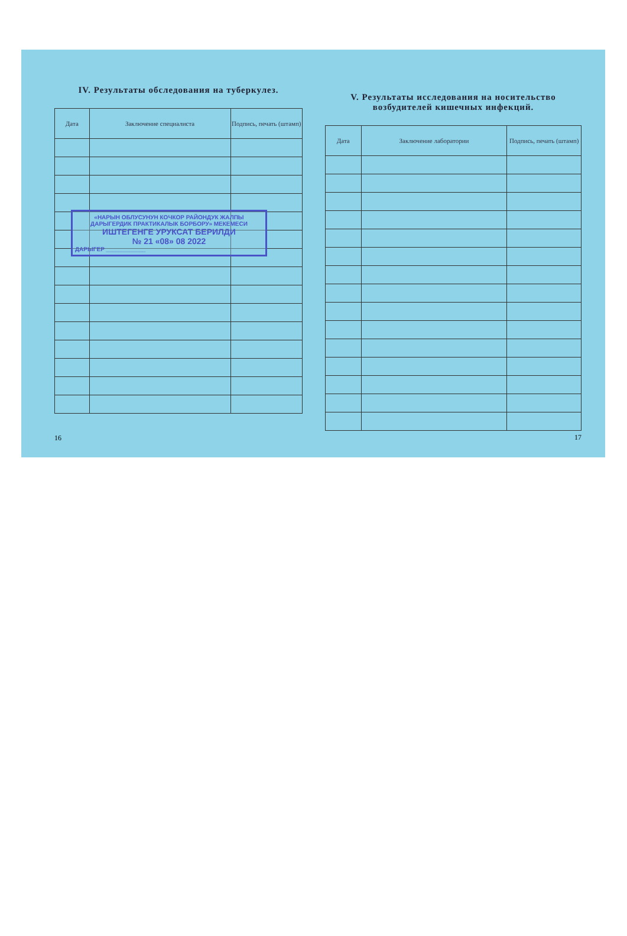IV. Результаты обследования на туберкулез.
| Дата | Заключение специалиста | Подпись, печать (штамп) |
| --- | --- | --- |
«НАРЫН ОБЛУСУНУН КОЧКОР РАЙОНДУК ЖАЛПЫ ДАРЫГЕРДИК ПРАКТИКАЛЫК БОРБОРУ» МЕКЕМЕСИ
ИШТЕГЕНГЕ УРУКСАТ БЕРИЛДИ
№ 21 «08» 08 2022
ДАРЫГЕР ____________
16
V. Результаты исследования на носительство возбудителей кишечных инфекций.
| Дата | Заключение лаборатории | Подпись, печать (штамп) |
| --- | --- | --- |
17